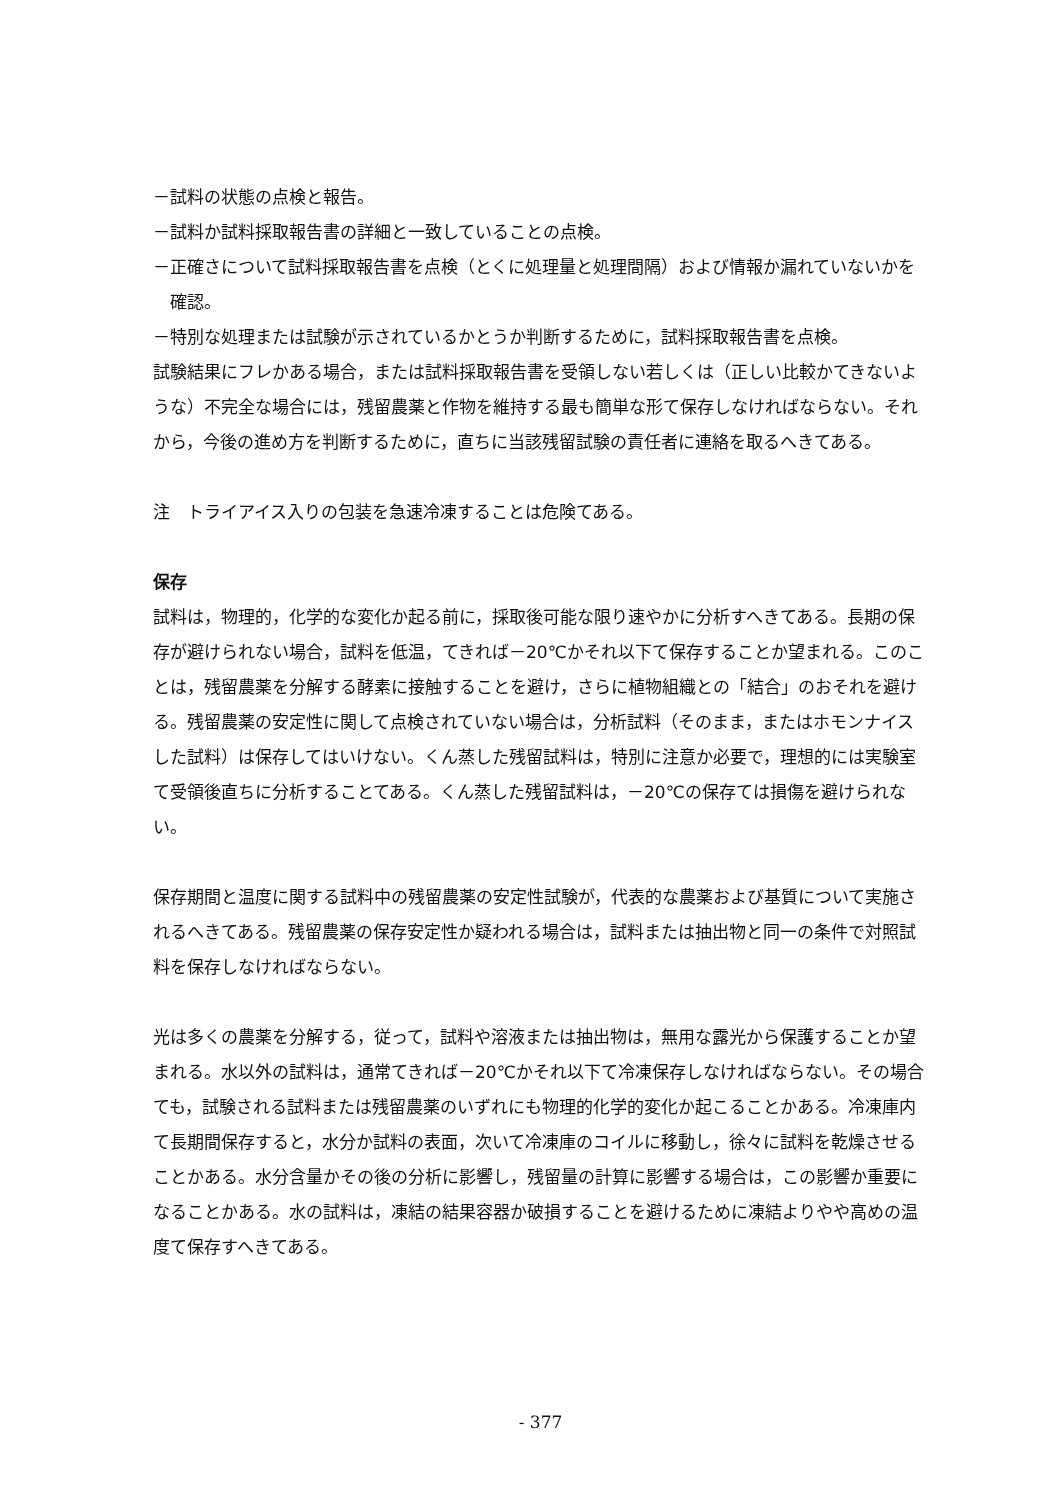－試料の状態の点検と報告。
－試料か試料採取報告書の詳細と一致していることの点検。
－正確さについて試料採取報告書を点検（とくに処理量と処理間隔）および情報か漏れていないかを確認。
－特別な処理または試験が示されているかとうか判断するために，試料採取報告書を点検。
試験結果にフレかある場合，または試料採取報告書を受領しない若しくは（正しい比較かてきないような）不完全な場合には，残留農薬と作物を維持する最も簡単な形て保存しなければならない。それから，今後の進め方を判断するために，直ちに当該残留試験の責任者に連絡を取るへきてある。
注　トライアイス入りの包装を急速冷凍することは危険てある。
保存
試料は，物理的，化学的な変化か起る前に，採取後可能な限り速やかに分析すへきてある。長期の保存が避けられない場合，試料を低温，てきれば－20℃かそれ以下て保存することか望まれる。このことは，残留農薬を分解する酵素に接触することを避け，さらに植物組織との「結合」のおそれを避ける。残留農薬の安定性に関して点検されていない場合は，分析試料（そのまま，またはホモンナイスした試料）は保存してはいけない。くん蒸した残留試料は，特別に注意か必要で，理想的には実験室て受領後直ちに分析することてある。くん蒸した残留試料は，－20℃の保存ては損傷を避けられない。
保存期間と温度に関する試料中の残留農薬の安定性試験が，代表的な農薬および基質について実施されるへきてある。残留農薬の保存安定性か疑われる場合は，試料または抽出物と同一の条件で対照試料を保存しなければならない。
光は多くの農薬を分解する，従って，試料や溶液または抽出物は，無用な露光から保護することか望まれる。水以外の試料は，通常てきれば－20℃かそれ以下て冷凍保存しなければならない。その場合ても，試験される試料または残留農薬のいずれにも物理的化学的変化か起こることかある。冷凍庫内て長期間保存すると，水分か試料の表面，次いて冷凍庫のコイルに移動し，徐々に試料を乾燥させることかある。水分含量かその後の分析に影響し，残留量の計算に影響する場合は，この影響か重要になることかある。水の試料は，凍結の結果容器か破損することを避けるために凍結よりやや高めの温度て保存すへきてある。
- 377